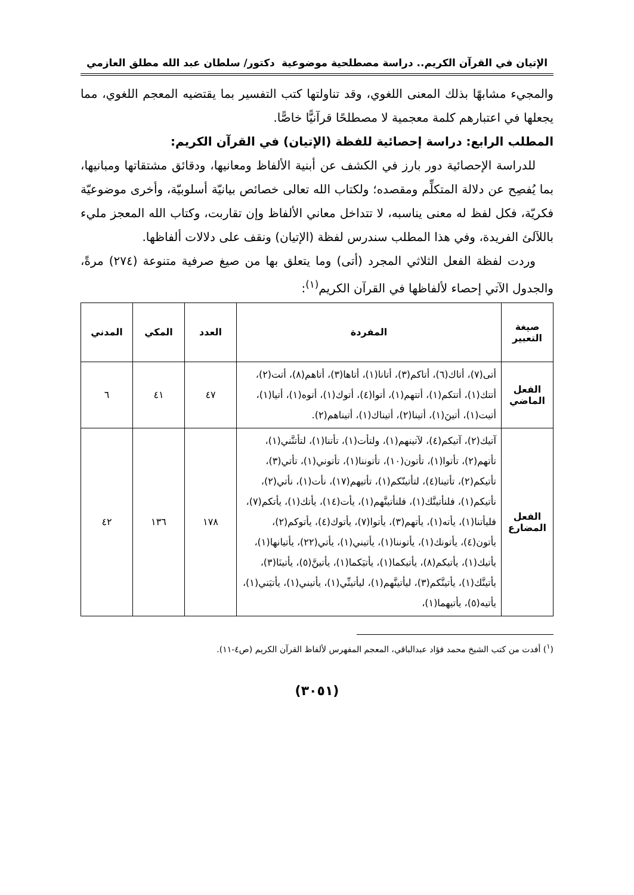الإتيان في القرآن الكريم.. دراسة مصطلحية موضوعية دكتور/ سلطان عبد الله مطلق العازمي
والمجيء مشابهًا بذلك المعنى اللغوي، وقد تناولتها كتب التفسير بما يقتضيه المعجم اللغوي، مما يجعلها في اعتبارهم كلمة معجمية لا مصطلحًا قرآنيًّا خاصًّا.
المطلب الرابع: دراسة إحصائية للفظة (الإتيان) في القرآن الكريم:
للدراسة الإحصائية دور بارز في الكشف عن أبنية الألفاظ ومعانيها، ودقائق مشتقاتها ومبانيها، بما يُفصِح عن دلالة المتكلِّم ومقصده؛ ولكتاب الله تعالى خصائص بيانيّة أسلوبيّة، وأخرى موضوعيّة فكريّة، فكل لفظ له معنى يناسبه، لا تتداخل معاني الألفاظ وإن تقاربت، وكتاب الله المعجز مليء باللآلئ الفريدة، وفي هذا المطلب سندرس لفظة (الإتيان) ونقف على دلالات ألفاظها.
وردت لفظة الفعل الثلاثي المجرد (أتى) وما يتعلق بها من صيغ صرفية متنوعة (٢٧٤) مرةً، والجدول الآتي إحصاء لألفاظها في القرآن الكريم<sup>(١)</sup>:
| صيغة التعبير | المفردة | العدد | المكي | المدني |
| --- | --- | --- | --- | --- |
| الفعل الماضي | أتى(٧)، أتاك(٦)، أتاكم(٣)، أتانا(١)، أتاها(٣)، أتاهم(٨)، أتت(٢)، أتتك(١)، أتتكم(١)، أتتهم(١)، أتوا(٤)، أتوك(١)، أتوه(١)، أتيا(١)، أتيت(١)، أتينَ(١)، أتينا(٢)، أتيناك(١)، أتيناهم(٢). | ٤٧ | ٤١ | ٦ |
| الفعل المضارع | آتيك(٢)، آتيكم(٤)، لآتينهم(١)، ولتأت(١)، تأتنا(١)، لتأتنَّني(١)، تأتهم(٢)، تأتوا(١)، تأتون(١٠)، تأتوننا(١)، تأتوني(١)، تأتي(٣)، تأتيكم(٢)، تأتينا(٤)، لتأتينّكم(١)، تأتيهم(١٧)، نأت(١)، نأتي(٢)، نأتيكم(١)، فلنأتينَّك(١)، فلنأتينَّهم(١)، يأت(١٤)، يأتك(١)، يأتكم(٧)، فليأتنا(١)، يأته(١)، يأتهم(٣)، يأتوا(٧)، يأتوك(٤)، يأتوكم(٢)، يأتون(٤)، يأتونك(١)، يأتوننا(١)، يأتيني(١)، يأتي(٢٢)، يأتيانها(١)، يأتيك(١)، يأتيكم(٨)، يأتيكما(١)، يأتيَكما(١)، يأتينَّ(٥)، يأتينَا(٣)، يأتينَّك(١)، يأتينَّكم(٣)، ليأتينَّهم(١)، ليأتينِّي(١)، يأتيني(١)، يأتيَني(١)، يأتيه(٥)، يأتيهما(١)، | ١٧٨ | ١٣٦ | ٤٢ |
(<sup>١</sup>) أفدت من كتب الشيخ محمد فؤاد عبدالباقي، المعجم المفهرس لألفاظ القرآن الكريم (ص٤-١١).
(٣٠٥١)